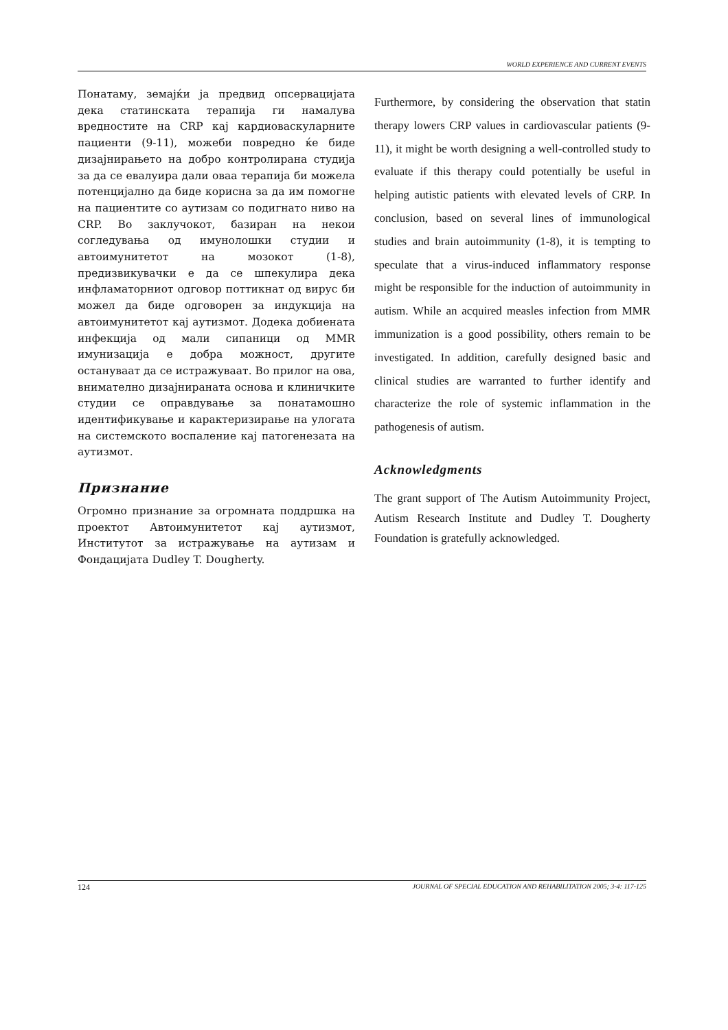WORLD EXPERIENCE AND CURRENT EVENTS
Понатаму, земајќи ја предвид опсервацијата дека статинската терапија ги намалува вредностите на CRP кај кардиоваскуларните пациенти (9-11), можеби повредно ќе биде дизајнирањето на добро контролирана студија за да се евалуира дали оваа терапија би можела потенцијално да биде корисна за да им помогне на пациентите со аутизам со подигнато ниво на CRP. Во заклучокот, базиран на некои согледувања од имунолошки студии и автоимунитетот на мозокот (1-8), предизвикувачки е да се шпекулира дека инфламаторниот одговор поттикнат од вирус би можел да биде одговорен за индукција на автоимунитетот кај аутизмот. Додека добиената инфекција од мали сипаници од MMR имунизација е добра можност, другите остануваат да се истражуваат. Во прилог на ова, внимателно дизајнираната основа и клиничките студии се оправдување за понатамошно идентификување и карактеризирање на улогата на системското воспаление кај патогенезата на аутизмот.
Признание
Огромно признание за огромната поддршка на проектот Автоимунитетот кај аутизмот, Институтот за истражување на аутизам и Фондацијата Dudley T. Dougherty.
Furthermore, by considering the observation that statin therapy lowers CRP values in cardiovascular patients (9-11), it might be worth designing a well-controlled study to evaluate if this therapy could potentially be useful in helping autistic patients with elevated levels of CRP. In conclusion, based on several lines of immunological studies and brain autoimmunity (1-8), it is tempting to speculate that a virus-induced inflammatory response might be responsible for the induction of autoimmunity in autism. While an acquired measles infection from MMR immunization is a good possibility, others remain to be investigated. In addition, carefully designed basic and clinical studies are warranted to further identify and characterize the role of systemic inflammation in the pathogenesis of autism.
Acknowledgments
The grant support of The Autism Autoimmunity Project, Autism Research Institute and Dudley T. Dougherty Foundation is gratefully acknowledged.
124 JOURNAL OF SPECIAL EDUCATION AND REHABILITATION 2005; 3-4: 117-125